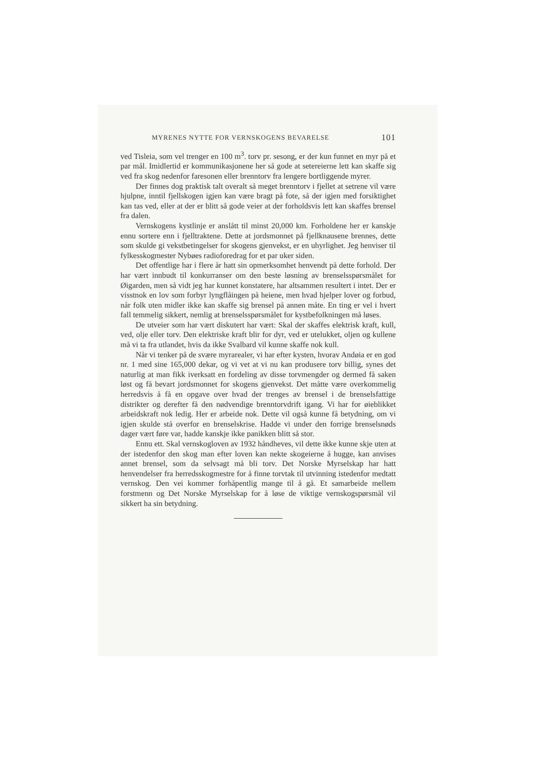MYRENES NYTTE FOR VERNSKOGENS BEVARELSE 101
ved Tisleia, som vel trenger en 100 m<sup>3</sup>. torv pr. sesong, er der kun funnet en myr på et par mål. Imidlertid er kommunikasjonene her så gode at setereierne lett kan skaffe sig ved fra skog nedenfor faresonen eller brenntorv fra lengere bortliggende myrer.
Der finnes dog praktisk talt overalt så meget brenntorv i fjellet at setrene vil være hjulpne, inntil fjellskogen igjen kan være bragt på fote, så der igjen med forsiktighet kan tas ved, eller at der er blitt så gode veier at der forholdsvis lett kan skaffes brensel fra dalen.
Vernskogens kystlinje er anslått til minst 20,000 km. Forholdene her er kanskje ennu sortere enn i fjelltraktene. Dette at jordsmonnet på fjellknausene brennes, dette som skulde gi vekstbetingelser for skogens gjenvekst, er en uhyrlighet. Jeg henviser til fylkesskogmester Nybøes radioforedrag for et par uker siden.
Det offentlige har i flere år hatt sin opmerksomhet henvendt på dette forhold. Der har vært innbudt til konkurranser om den beste løsning av brenselsspørsmålet for Øigarden, men så vidt jeg har kunnet konstatere, har altsammen resultert i intet. Der er visstnok en lov som forbyr lyngflåingen på heiene, men hvad hjelper lover og forbud, når folk uten midler ikke kan skaffe sig brensel på annen måte. En ting er vel i hvert fall temmelig sikkert, nemlig at brenselsspørsmålet for kystbefolkningen må løses.
De utveier som har vært diskutert har vært: Skal der skaffes elektrisk kraft, kull, ved, olje eller torv. Den elektriske kraft blir for dyr, ved er utelukket, oljen og kullene må vi ta fra utlandet, hvis da ikke Svalbard vil kunne skaffe nok kull.
Når vi tenker på de svære myrarealer, vi har efter kysten, hvorav Andøia er en god nr. 1 med sine 165,000 dekar, og vi vet at vi nu kan produsere torv billig, synes det naturlig at man fikk iverksatt en fordeling av disse torvmengder og dermed få saken løst og få bevart jordsmonnet for skogens gjenvekst. Det måtte være overkommelig herredsvis å få en opgave over hvad der trenges av brensel i de brenselsfattige distrikter og derefter få den nødvendige brenntorvdrift igang. Vi har for øieblikket arbeidskraft nok ledig. Her er arbeide nok. Dette vil også kunne få betydning, om vi igjen skulde stå overfor en brenselskrise. Hadde vi under den forrige brenselsnøds dager vært føre var, hadde kanskje ikke panikken blitt så stor.
Ennu ett. Skal vernskogloven av 1932 håndheves, vil dette ikke kunne skje uten at der istedenfor den skog man efter loven kan nekte skogeierne å hugge, kan anvises annet brensel, som da selvsagt må bli torv. Det Norske Myrselskap har hatt henvendelser fra herredsskogmestre for å finne torvtak til utvinning istedenfor medtatt vernskog. Den vei kommer forhåpentlig mange til å gå. Et samarbeide mellem forstmenn og Det Norske Myrselskap for å løse de viktige vernskogspørsmål vil sikkert ha sin betydning.